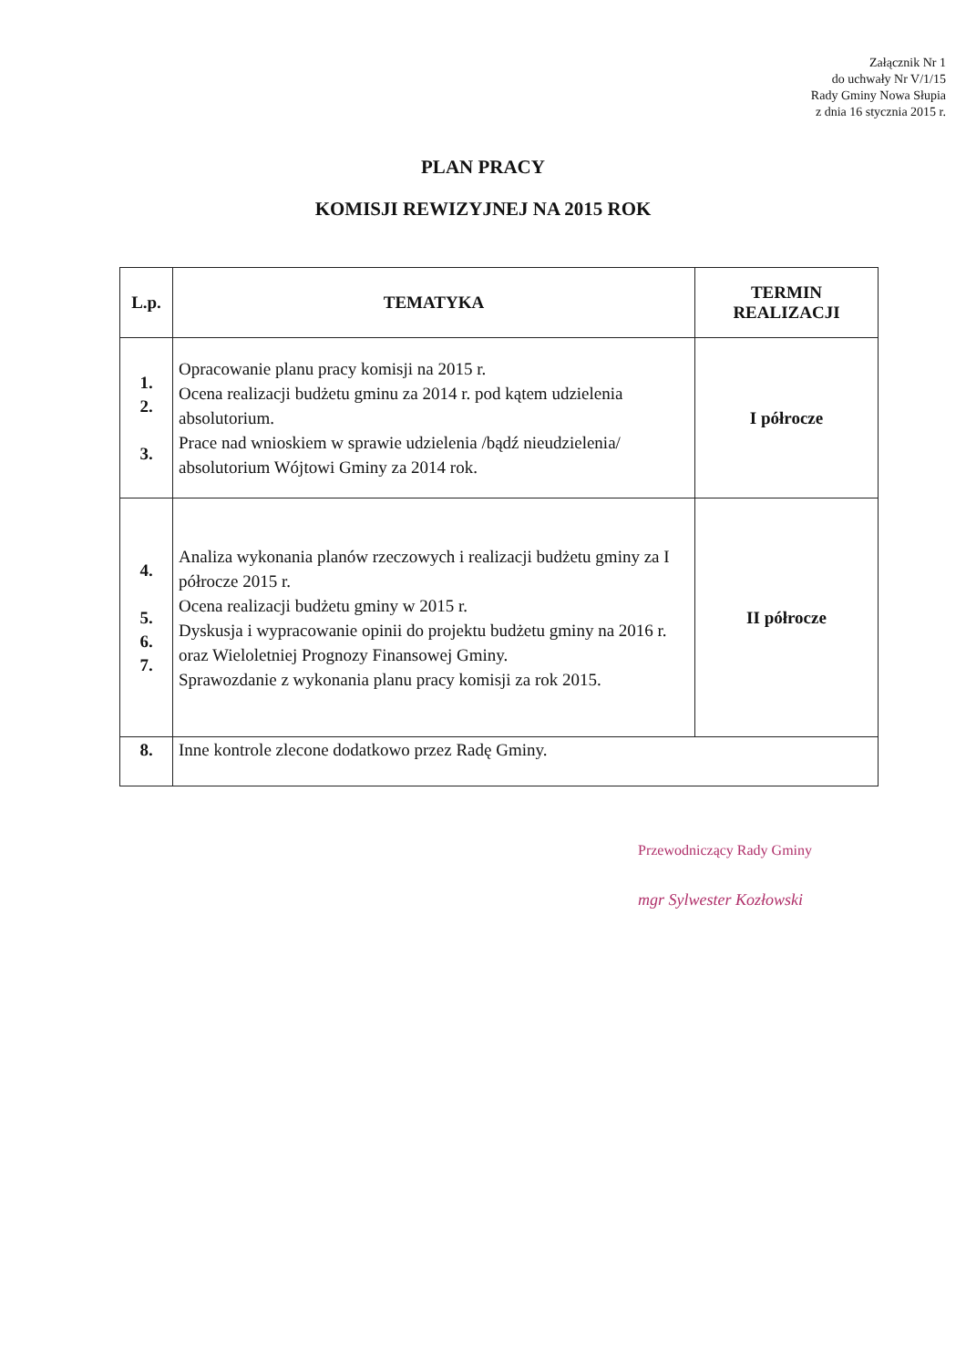Załącznik Nr 1
do uchwały Nr V/1/15
Rady Gminy Nowa Słupia
z dnia 16 stycznia 2015 r.
PLAN PRACY
KOMISJI REWIZYJNEJ NA 2015 ROK
| L.p. | TEMATYKA | TERMIN REALIZACJI |
| --- | --- | --- |
| 1. 2. 3. | Opracowanie planu pracy komisji na 2015 r. Ocena realizacji budżetu gminu za 2014 r. pod kątem udzielenia absolutorium. Prace nad wnioskiem w sprawie udzielenia /bądź nieudzielenia/ absolutorium Wójtowi Gminy za 2014 rok. | I półrocze |
| 4. 5. 6. 7. | Analiza wykonania planów rzeczowych i realizacji budżetu gminy za I półrocze 2015 r. Ocena realizacji budżetu gminy w 2015 r. Dyskusja i wypracowanie opinii do projektu budżetu gminy na 2016 r. oraz Wieloletniej Prognozy Finansowej Gminy. Sprawozdanie z wykonania planu pracy komisji za rok 2015. | II półrocze |
| 8. | Inne kontrole zlecone dodatkowo przez Radę Gminy. | |
Przewodniczący Rady Gminy
mgr Sylwester Kozłowski